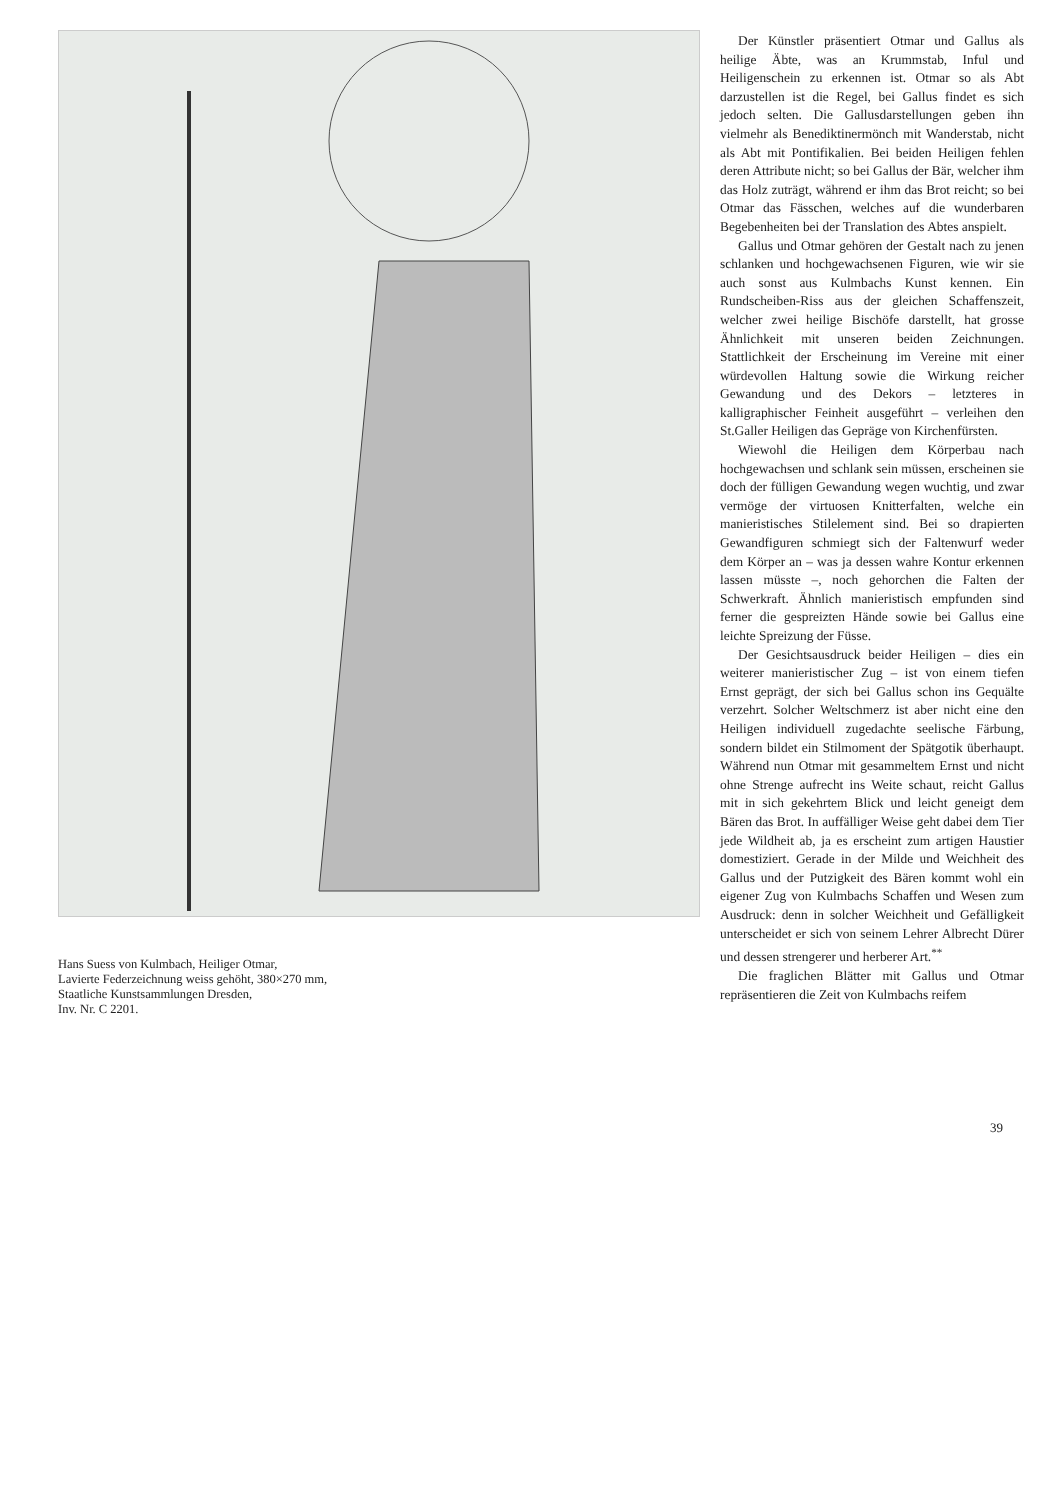Hans Suess von Kulmbach, Heiliger Otmar,
Lavierte Federzeichnung weiss gehöht, 380×270 mm,
Staatliche Kunstsammlungen Dresden,
Inv. Nr. C 2201.
Der Künstler präsentiert Otmar und Gallus als heilige Äbte, was an Krummstab, Inful und Heiligenschein zu erkennen ist. Otmar so als Abt darzustellen ist die Regel, bei Gallus findet es sich jedoch selten. Die Gallusdarstellungen geben ihn vielmehr als Benediktinermönch mit Wanderstab, nicht als Abt mit Pontifikalien. Bei beiden Heiligen fehlen deren Attribute nicht; so bei Gallus der Bär, welcher ihm das Holz zuträgt, während er ihm das Brot reicht; so bei Otmar das Fässchen, welches auf die wunderbaren Begebenheiten bei der Translation des Abtes anspielt.
Gallus und Otmar gehören der Gestalt nach zu jenen schlanken und hochgewachsenen Figuren, wie wir sie auch sonst aus Kulmbachs Kunst kennen. Ein Rundscheiben-Riss aus der gleichen Schaffenszeit, welcher zwei heilige Bischöfe darstellt, hat grosse Ähnlichkeit mit unseren beiden Zeichnungen. Stattlichkeit der Erscheinung im Vereine mit einer würdevollen Haltung sowie die Wirkung reicher Gewandung und des Dekors – letzteres in kalligraphischer Feinheit ausgeführt – verleihen den St.Galler Heiligen das Gepräge von Kirchenfürsten.
Wiewohl die Heiligen dem Körperbau nach hochgewachsen und schlank sein müssen, erscheinen sie doch der fülligen Gewandung wegen wuchtig, und zwar vermöge der virtuosen Knitterfalten, welche ein manieristisches Stilelement sind. Bei so drapierten Gewandfiguren schmiegt sich der Faltenwurf weder dem Körper an – was ja dessen wahre Kontur erkennen lassen müsste –, noch gehorchen die Falten der Schwerkraft. Ähnlich manieristisch empfunden sind ferner die gespreizten Hände sowie bei Gallus eine leichte Spreizung der Füsse.
Der Gesichtsausdruck beider Heiligen – dies ein weiterer manieristischer Zug – ist von einem tiefen Ernst geprägt, der sich bei Gallus schon ins Gequälte verzehrt. Solcher Weltschmerz ist aber nicht eine den Heiligen individuell zugedachte seelische Färbung, sondern bildet ein Stilmoment der Spätgotik überhaupt. Während nun Otmar mit gesammeltem Ernst und nicht ohne Strenge aufrecht ins Weite schaut, reicht Gallus mit in sich gekehrtem Blick und leicht geneigt dem Bären das Brot. In auffälliger Weise geht dabei dem Tier jede Wildheit ab, ja es erscheint zum artigen Haustier domestiziert. Gerade in der Milde und Weichheit des Gallus und der Putzigkeit des Bären kommt wohl ein eigener Zug von Kulmbachs Schaffen und Wesen zum Ausdruck: denn in solcher Weichheit und Gefälligkeit unterscheidet er sich von seinem Lehrer Albrecht Dürer und dessen strengerer und herberer Art.<sup>**</sup>
Die fraglichen Blätter mit Gallus und Otmar repräsentieren die Zeit von Kulmbachs reifem
39